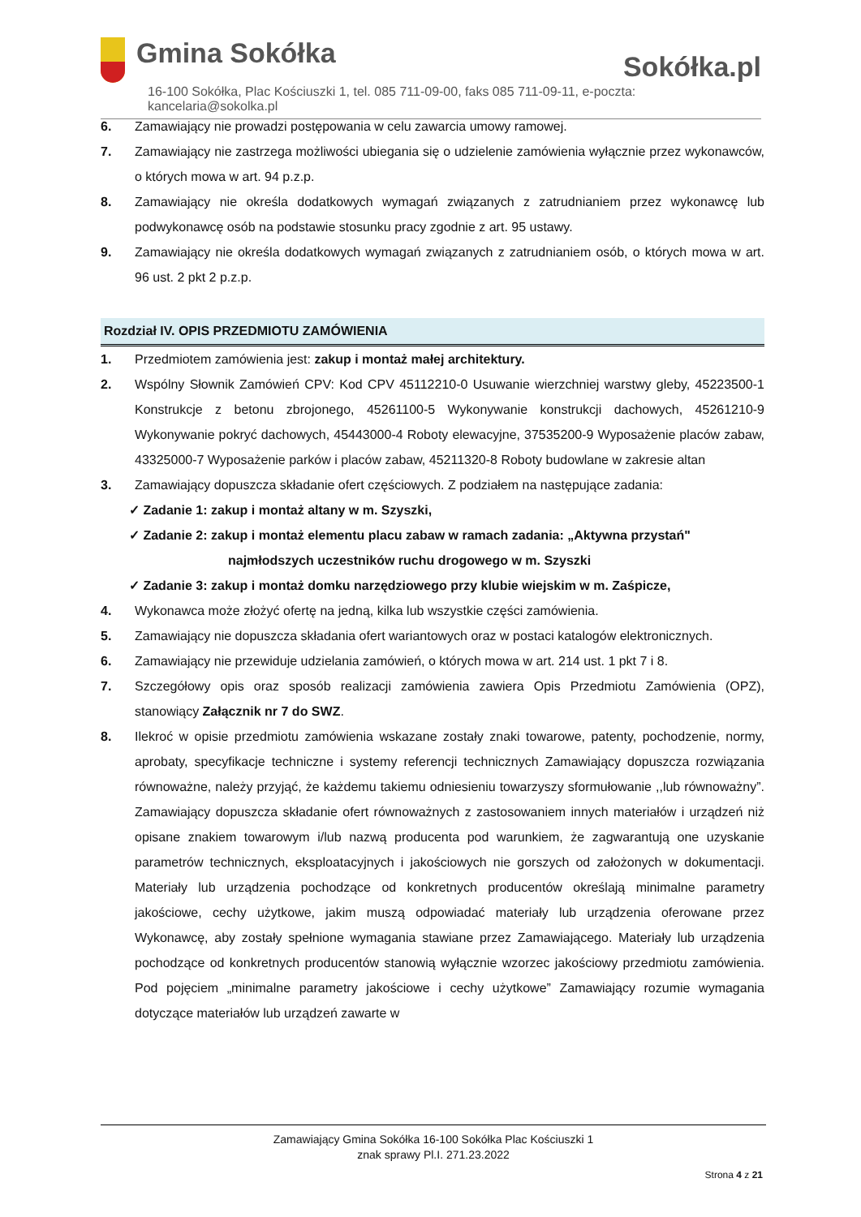Gmina Sokółka
Sokółka.pl
16-100 Sokółka, Plac Kościuszki 1, tel. 085 711-09-00, faks 085 711-09-11, e-poczta: kancelaria@sokolka.pl
6. Zamawiający nie prowadzi postępowania w celu zawarcia umowy ramowej.
7. Zamawiający nie zastrzega możliwości ubiegania się o udzielenie zamówienia wyłącznie przez wykonawców, o których mowa w art. 94 p.z.p.
8. Zamawiający nie określa dodatkowych wymagań związanych z zatrudnianiem przez wykonawcę lub podwykonawcę osób na podstawie stosunku pracy zgodnie z art. 95 ustawy.
9. Zamawiający nie określa dodatkowych wymagań związanych z zatrudnianiem osób, o których mowa w art. 96 ust. 2 pkt 2 p.z.p.
Rozdział IV. OPIS PRZEDMIOTU ZAMÓWIENIA
1. Przedmiotem zamówienia jest: zakup i montaż małej architektury.
2. Wspólny Słownik Zamówień CPV: Kod CPV 45112210-0 Usuwanie wierzchniej warstwy gleby, 45223500-1 Konstrukcje z betonu zbrojonego, 45261100-5 Wykonywanie konstrukcji dachowych, 45261210-9 Wykonywanie pokryć dachowych, 45443000-4 Roboty elewacyjne, 37535200-9 Wyposażenie placów zabaw, 43325000-7 Wyposażenie parków i placów zabaw, 45211320-8 Roboty budowlane w zakresie altan
3. Zamawiający dopuszcza składanie ofert częściowych. Z podziałem na następujące zadania:
✓ Zadanie 1: zakup i montaż altany w m. Szyszki,
✓ Zadanie 2: zakup i montaż elementu placu zabaw w ramach zadania: „Aktywna przystań"
najmłodszych uczestników ruchu drogowego w m. Szyszki
✓ Zadanie 3: zakup i montaż domku narzędziowego przy klubie wiejskim w m. Zaśpicze,
4. Wykonawca może złożyć ofertę na jedną, kilka lub wszystkie części zamówienia.
5. Zamawiający nie dopuszcza składania ofert wariantowych oraz w postaci katalogów elektronicznych.
6. Zamawiający nie przewiduje udzielania zamówień, o których mowa w art. 214 ust. 1 pkt 7 i 8.
7. Szczegółowy opis oraz sposób realizacji zamówienia zawiera Opis Przedmiotu Zamówienia (OPZ), stanowiący Załącznik nr 7 do SWZ.
8. Ilekroć w opisie przedmiotu zamówienia wskazane zostały znaki towarowe, patenty, pochodzenie, normy, aprobaty, specyfikacje techniczne i systemy referencji technicznych Zamawiający dopuszcza rozwiązania równoważne, należy przyjąć, że każdemu takiemu odniesieniu towarzyszy sformułowanie ,,lub równoważny”. Zamawiający dopuszcza składanie ofert równoważnych z zastosowaniem innych materiałów i urządzeń niż opisane znakiem towarowym i/lub nazwą producenta pod warunkiem, że zagwarantują one uzyskanie parametrów technicznych, eksploatacyjnych i jakościowych nie gorszych od założonych w dokumentacji. Materiały lub urządzenia pochodzące od konkretnych producentów określają minimalne parametry jakościowe, cechy użytkowe, jakim muszą odpowiadać materiały lub urządzenia oferowane przez Wykonawcę, aby zostały spełnione wymagania stawiane przez Zamawiającego. Materiały lub urządzenia pochodzące od konkretnych producentów stanowią wyłącznie wzorzec jakościowy przedmiotu zamówienia. Pod pojęciem „minimalne parametry jakościowe i cechy użytkowe” Zamawiający rozumie wymagania dotyczące materiałów lub urządzeń zawarte w
Zamawiający Gmina Sokółka 16-100 Sokółka Plac Kościuszki 1
znak sprawy Pl.I. 271.23.2022
Strona 4 z 21